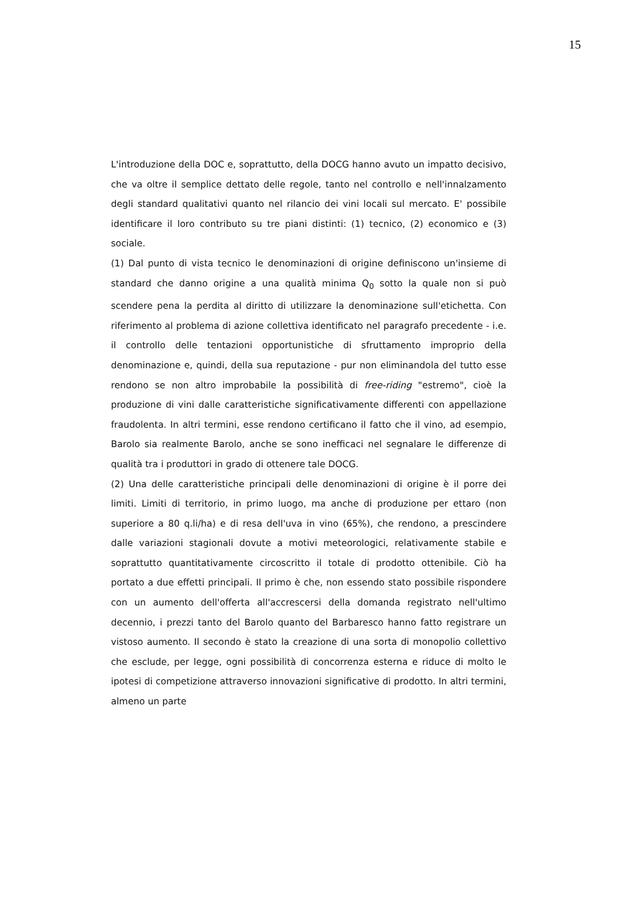15
L'introduzione della DOC e, soprattutto, della DOCG hanno avuto un impatto decisivo, che va oltre il semplice dettato delle regole, tanto nel controllo e nell'innalzamento degli standard qualitativi quanto nel rilancio dei vini locali sul mercato. E' possibile identificare il loro contributo su tre piani distinti: (1) tecnico, (2) economico e (3) sociale.
(1) Dal punto di vista tecnico le denominazioni di origine definiscono un'insieme di standard che danno origine a una qualità minima Q<sub>0</sub> sotto la quale non si può scendere pena la perdita al diritto di utilizzare la denominazione sull'etichetta. Con riferimento al problema di azione collettiva identificato nel paragrafo precedente - i.e. il controllo delle tentazioni opportunistiche di sfruttamento improprio della denominazione e, quindi, della sua reputazione - pur non eliminandola del tutto esse rendono se non altro improbabile la possibilità di free-riding "estremo", cioè la produzione di vini dalle caratteristiche significativamente differenti con appellazione fraudolenta. In altri termini, esse rendono certificano il fatto che il vino, ad esempio, Barolo sia realmente Barolo, anche se sono inefficaci nel segnalare le differenze di qualità tra i produttori in grado di ottenere tale DOCG.
(2) Una delle caratteristiche principali delle denominazioni di origine è il porre dei limiti. Limiti di territorio, in primo luogo, ma anche di produzione per ettaro (non superiore a 80 q.li/ha) e di resa dell'uva in vino (65%), che rendono, a prescindere dalle variazioni stagionali dovute a motivi meteorologici, relativamente stabile e soprattutto quantitativamente circoscritto il totale di prodotto ottenibile. Ciò ha portato a due effetti principali. Il primo è che, non essendo stato possibile rispondere con un aumento dell'offerta all'accrescersi della domanda registrato nell'ultimo decennio, i prezzi tanto del Barolo quanto del Barbaresco hanno fatto registrare un vistoso aumento. Il secondo è stato la creazione di una sorta di monopolio collettivo che esclude, per legge, ogni possibilità di concorrenza esterna e riduce di molto le ipotesi di competizione attraverso innovazioni significative di prodotto. In altri termini, almeno un parte